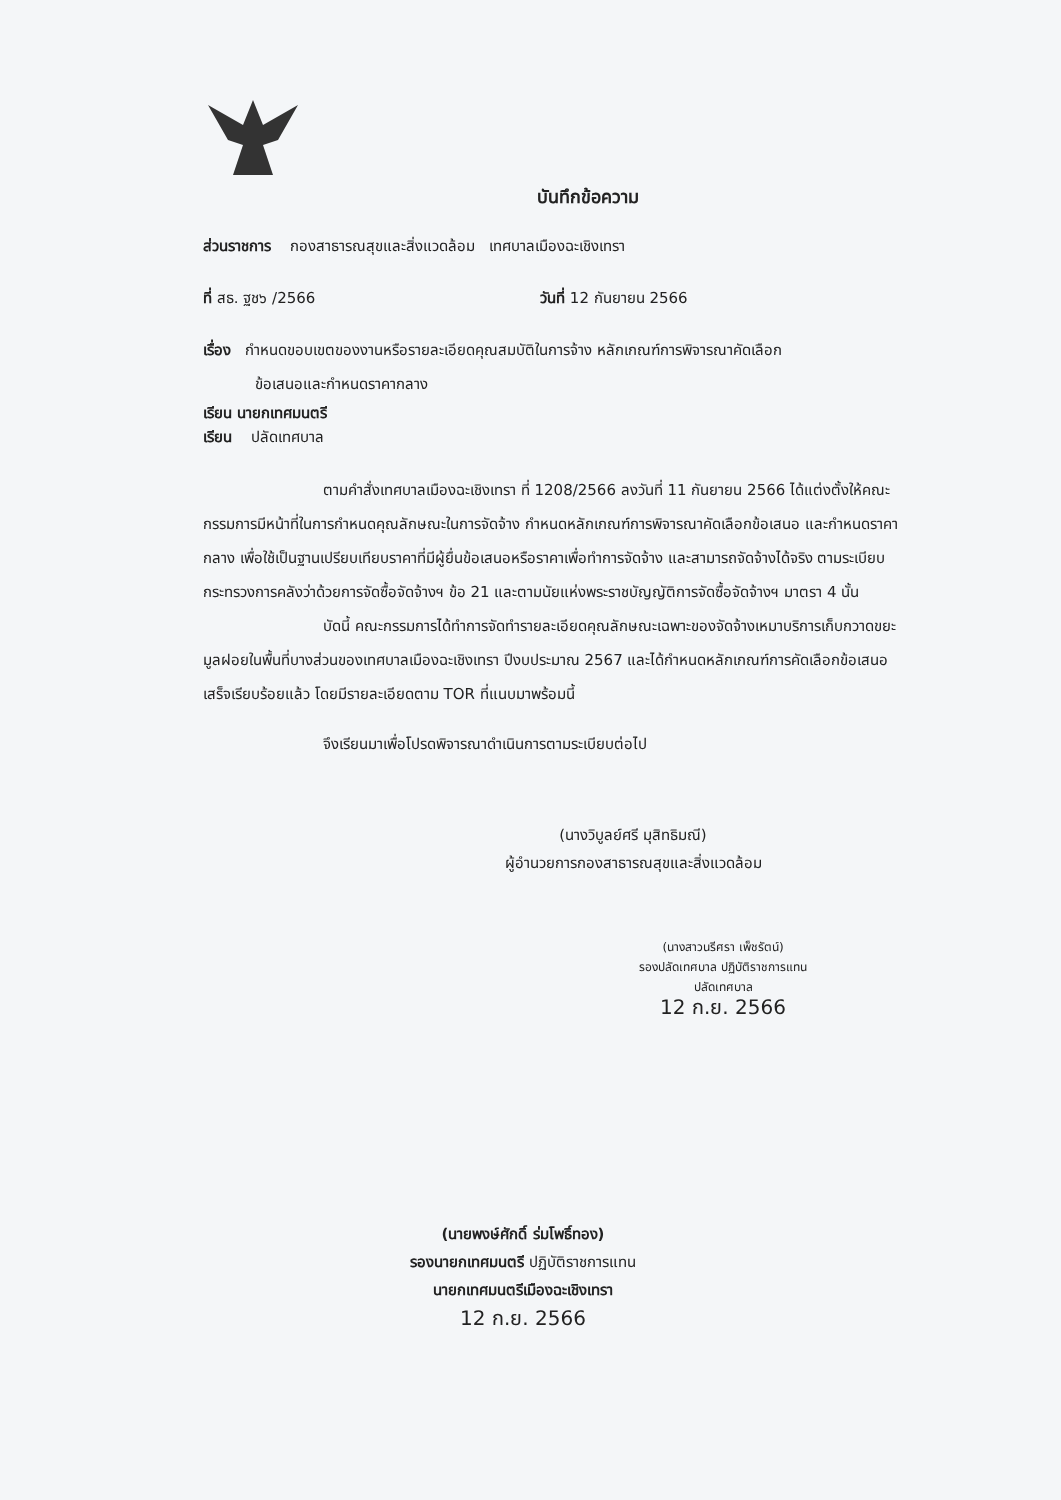บันทึกข้อความ
ส่วนราชการ กองสาธารณสุขและสิ่งแวดล้อม เทศบาลเมืองฉะเชิงเทรา
ที่ สธ. ฐช๖ /2566 วันที่ 12 กันยายน 2566
เรื่อง กำหนดขอบเขตของงานหรือรายละเอียดคุณสมบัติในการจ้าง หลักเกณฑ์การพิจารณาคัดเลือก
ข้อเสนอและกำหนดราคากลาง
เรียน นายกเทศมนตรี
เรียน ปลัดเทศบาล
ตามคำสั่งเทศบาลเมืองฉะเชิงเทรา ที่ 1208/2566 ลงวันที่ 11 กันยายน 2566 ได้แต่งตั้งให้คณะกรรมการมีหน้าที่ในการกำหนดคุณลักษณะในการจัดจ้าง กำหนดหลักเกณฑ์การพิจารณาคัดเลือกข้อเสนอ และกำหนดราคากลาง เพื่อใช้เป็นฐานเปรียบเทียบราคาที่มีผู้ยื่นข้อเสนอหรือราคาเพื่อทำการจัดจ้าง และสามารถจัดจ้างได้จริง ตามระเบียบกระทรวงการคลังว่าด้วยการจัดซื้อจัดจ้างฯ ข้อ 21 และตามนัยแห่งพระราชบัญญัติการจัดซื้อจัดจ้างฯ มาตรา 4 นั้น
บัดนี้ คณะกรรมการได้ทำการจัดทำรายละเอียดคุณลักษณะเฉพาะของจัดจ้างเหมาบริการเก็บกวาดขยะมูลฝอยในพื้นที่บางส่วนของเทศบาลเมืองฉะเชิงเทรา ปีงบประมาณ 2567 และได้กำหนดหลักเกณฑ์การคัดเลือกข้อเสนอเสร็จเรียบร้อยแล้ว โดยมีรายละเอียดตาม TOR ที่แนบมาพร้อมนี้
จึงเรียนมาเพื่อโปรดพิจารณาดำเนินการตามระเบียบต่อไป
(นางวิบูลย์ศรี มุสิทธิมณี)
ผู้อำนวยการกองสาธารณสุขและสิ่งแวดล้อม
(นางสาวนรีศรา เพ็ชรัตน์)
รองปลัดเทศบาล ปฏิบัติราชการแทน
ปลัดเทศบาล
12 ก.ย. 2566
(นายพงษ์ศักดิ์ ร่มโพธิ์ทอง)
รองนายกเทศมนตรี ปฏิบัติราชการแทน
นายกเทศมนตรีเมืองฉะเชิงเทรา
12 ก.ย. 2566